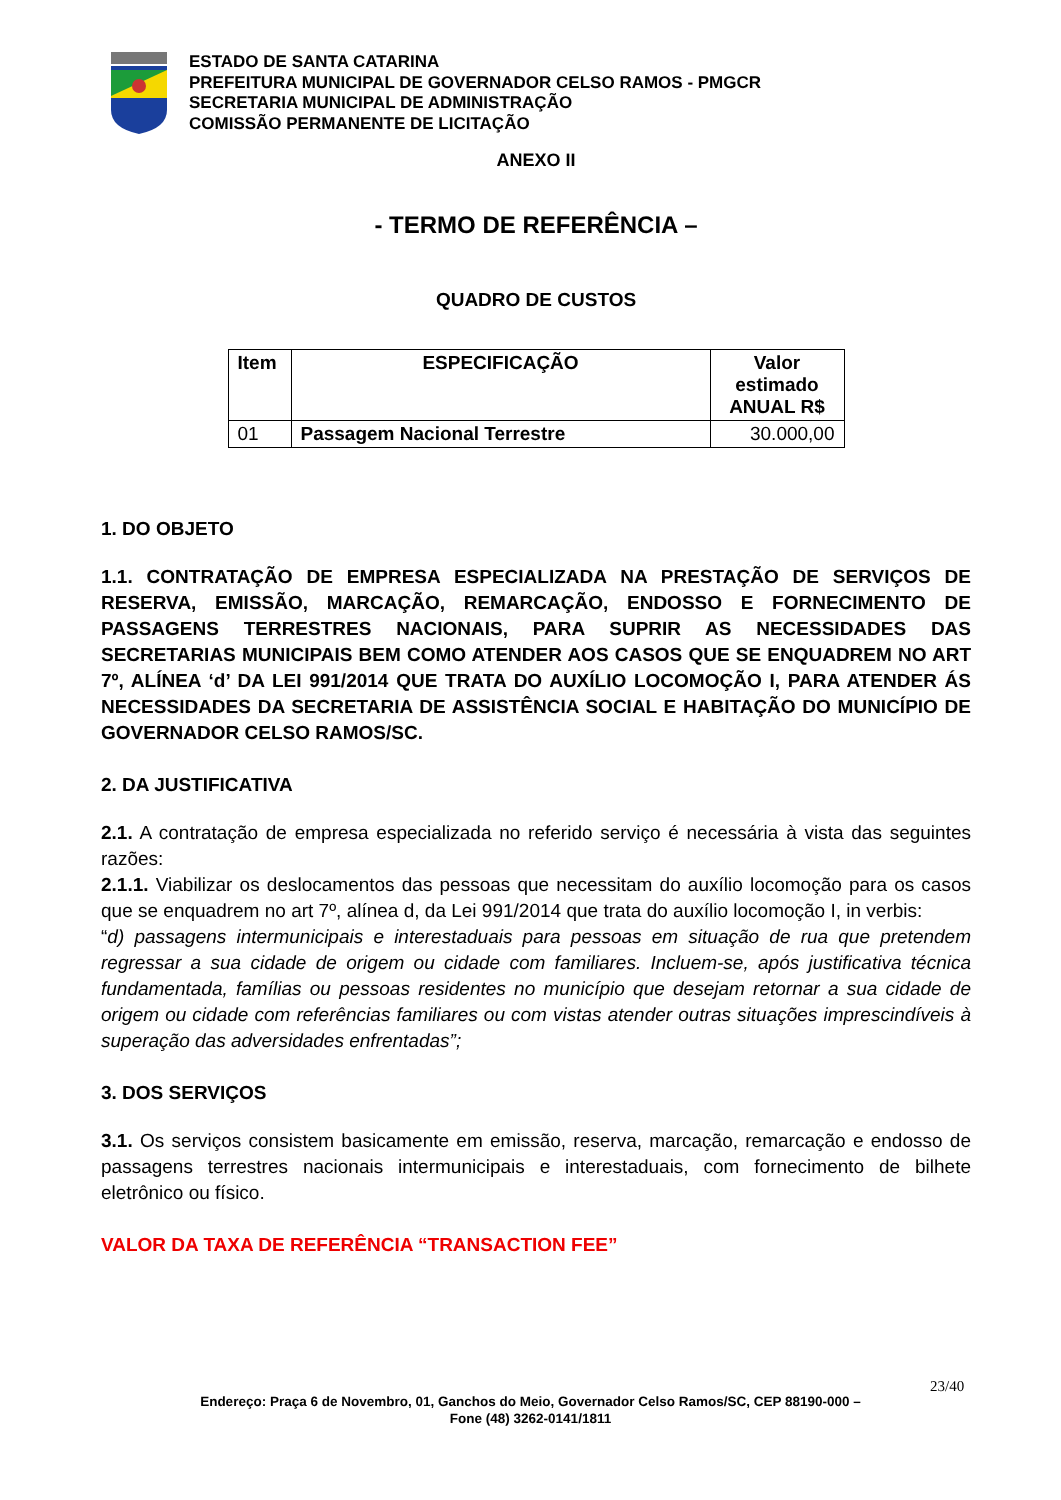ESTADO DE SANTA CATARINA
PREFEITURA MUNICIPAL DE GOVERNADOR CELSO RAMOS - PMGCR
SECRETARIA MUNICIPAL DE ADMINISTRAÇÃO
COMISSÃO PERMANENTE DE LICITAÇÃO
ANEXO II
- TERMO DE REFERÊNCIA –
QUADRO DE CUSTOS
| Item | ESPECIFICAÇÃO | Valor estimado ANUAL R$ |
| --- | --- | --- |
| 01 | Passagem Nacional Terrestre | 30.000,00 |
1. DO OBJETO
1.1. CONTRATAÇÃO DE EMPRESA ESPECIALIZADA NA PRESTAÇÃO DE SERVIÇOS DE RESERVA, EMISSÃO, MARCAÇÃO, REMARCAÇÃO, ENDOSSO E FORNECIMENTO DE PASSAGENS TERRESTRES NACIONAIS, PARA SUPRIR AS NECESSIDADES DAS SECRETARIAS MUNICIPAIS BEM COMO ATENDER AOS CASOS QUE SE ENQUADREM NO ART 7º, ALÍNEA ‘d’ DA LEI 991/2014 QUE TRATA DO AUXÍLIO LOCOMOÇÃO I, PARA ATENDER ÁS NECESSIDADES DA SECRETARIA DE ASSISTÊNCIA SOCIAL E HABITAÇÃO DO MUNICÍPIO DE GOVERNADOR CELSO RAMOS/SC.
2. DA JUSTIFICATIVA
2.1. A contratação de empresa especializada no referido serviço é necessária à vista das seguintes razões:
2.1.1. Viabilizar os deslocamentos das pessoas que necessitam do auxílio locomoção para os casos que se enquadrem no art 7º, alínea d, da Lei 991/2014 que trata do auxílio locomoção I, in verbis:
“d) passagens intermunicipais e interestaduais para pessoas em situação de rua que pretendem regressar a sua cidade de origem ou cidade com familiares. Incluem-se, após justificativa técnica fundamentada, famílias ou pessoas residentes no município que desejam retornar a sua cidade de origem ou cidade com referências familiares ou com vistas atender outras situações imprescindíveis à superação das adversidades enfrentadas”;
3. DOS SERVIÇOS
3.1. Os serviços consistem basicamente em emissão, reserva, marcação, remarcação e endosso de passagens terrestres nacionais intermunicipais e interestaduais, com fornecimento de bilhete eletrônico ou físico.
VALOR DA TAXA DE REFERÊNCIA “TRANSACTION FEE”
23/40
Endereço: Praça 6 de Novembro, 01, Ganchos do Meio, Governador Celso Ramos/SC, CEP 88190-000 –
Fone (48) 3262-0141/1811